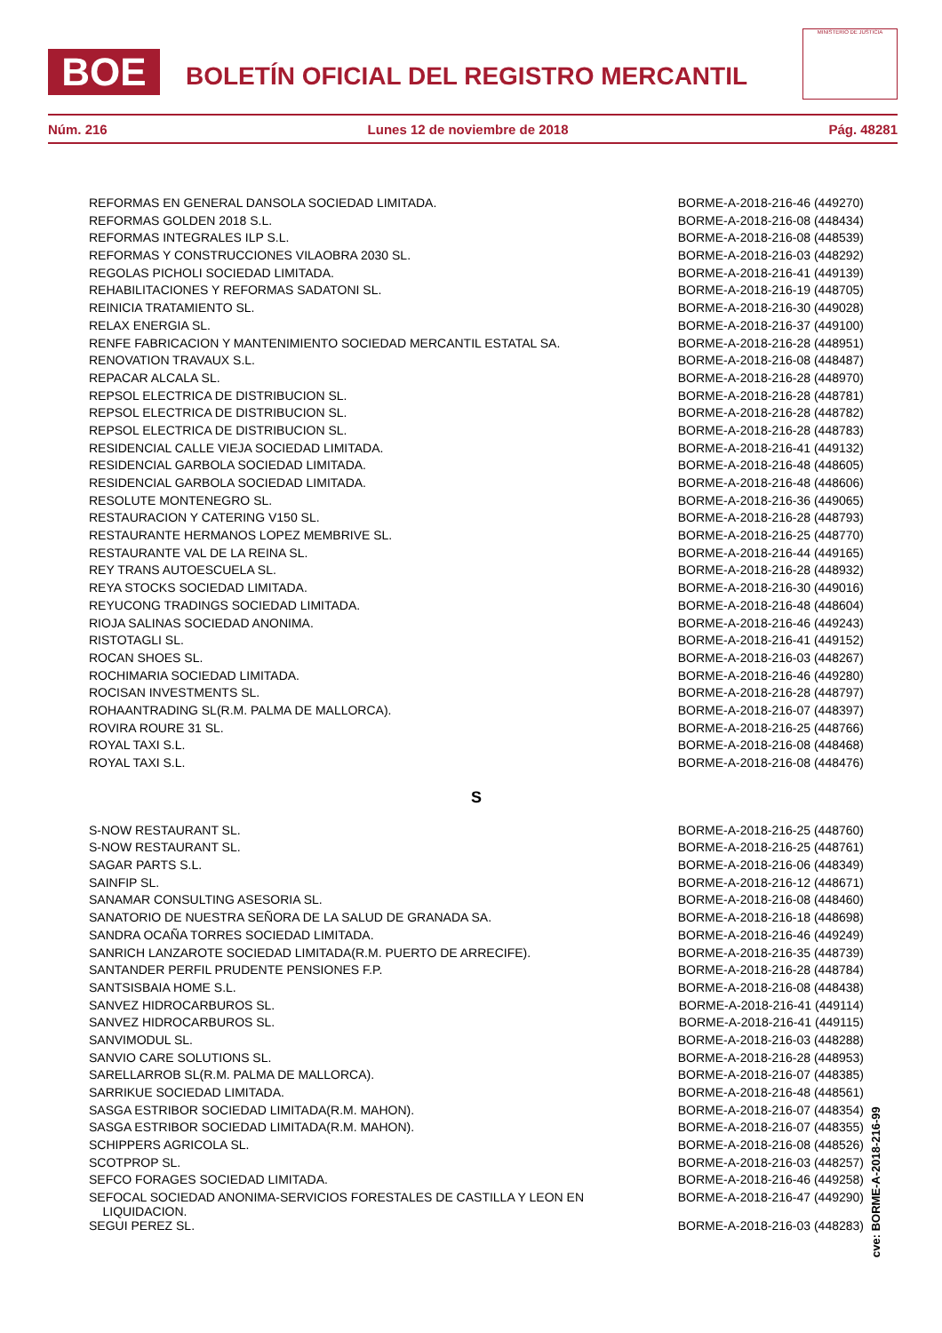BOE
BOLETÍN OFICIAL DEL REGISTRO MERCANTIL
MINISTERIO DE JUSTICIA
Núm. 216 Lunes 12 de noviembre de 2018 Pág. 48281
| REFORMAS EN GENERAL DANSOLA SOCIEDAD LIMITADA. | BORME-A-2018-216-46 (449270) |
| REFORMAS GOLDEN 2018 S.L. | BORME-A-2018-216-08 (448434) |
| REFORMAS INTEGRALES ILP S.L. | BORME-A-2018-216-08 (448539) |
| REFORMAS Y CONSTRUCCIONES VILAOBRA 2030 SL. | BORME-A-2018-216-03 (448292) |
| REGOLAS PICHOLI SOCIEDAD LIMITADA. | BORME-A-2018-216-41 (449139) |
| REHABILITACIONES Y REFORMAS SADATONI SL. | BORME-A-2018-216-19 (448705) |
| REINICIA TRATAMIENTO SL. | BORME-A-2018-216-30 (449028) |
| RELAX ENERGIA SL. | BORME-A-2018-216-37 (449100) |
| RENFE FABRICACION Y MANTENIMIENTO SOCIEDAD MERCANTIL ESTATAL SA. | BORME-A-2018-216-28 (448951) |
| RENOVATION TRAVAUX S.L. | BORME-A-2018-216-08 (448487) |
| REPACAR ALCALA SL. | BORME-A-2018-216-28 (448970) |
| REPSOL ELECTRICA DE DISTRIBUCION SL. | BORME-A-2018-216-28 (448781) |
| REPSOL ELECTRICA DE DISTRIBUCION SL. | BORME-A-2018-216-28 (448782) |
| REPSOL ELECTRICA DE DISTRIBUCION SL. | BORME-A-2018-216-28 (448783) |
| RESIDENCIAL CALLE VIEJA SOCIEDAD LIMITADA. | BORME-A-2018-216-41 (449132) |
| RESIDENCIAL GARBOLA SOCIEDAD LIMITADA. | BORME-A-2018-216-48 (448605) |
| RESIDENCIAL GARBOLA SOCIEDAD LIMITADA. | BORME-A-2018-216-48 (448606) |
| RESOLUTE MONTENEGRO SL. | BORME-A-2018-216-36 (449065) |
| RESTAURACION Y CATERING V150 SL. | BORME-A-2018-216-28 (448793) |
| RESTAURANTE HERMANOS LOPEZ MEMBRIVE SL. | BORME-A-2018-216-25 (448770) |
| RESTAURANTE VAL DE LA REINA SL. | BORME-A-2018-216-44 (449165) |
| REY TRANS AUTOESCUELA SL. | BORME-A-2018-216-28 (448932) |
| REYA STOCKS SOCIEDAD LIMITADA. | BORME-A-2018-216-30 (449016) |
| REYUCONG TRADINGS SOCIEDAD LIMITADA. | BORME-A-2018-216-48 (448604) |
| RIOJA SALINAS SOCIEDAD ANONIMA. | BORME-A-2018-216-46 (449243) |
| RISTOTAGLI SL. | BORME-A-2018-216-41 (449152) |
| ROCAN SHOES SL. | BORME-A-2018-216-03 (448267) |
| ROCHIMARIA SOCIEDAD LIMITADA. | BORME-A-2018-216-46 (449280) |
| ROCISAN INVESTMENTS SL. | BORME-A-2018-216-28 (448797) |
| ROHAANTRADING SL(R.M. PALMA DE MALLORCA). | BORME-A-2018-216-07 (448397) |
| ROVIRA ROURE 31 SL. | BORME-A-2018-216-25 (448766) |
| ROYAL TAXI S.L. | BORME-A-2018-216-08 (448468) |
| ROYAL TAXI S.L. | BORME-A-2018-216-08 (448476) |
| S | |
| S-NOW RESTAURANT SL. | BORME-A-2018-216-25 (448760) |
| S-NOW RESTAURANT SL. | BORME-A-2018-216-25 (448761) |
| SAGAR PARTS S.L. | BORME-A-2018-216-06 (448349) |
| SAINFIP SL. | BORME-A-2018-216-12 (448671) |
| SANAMAR CONSULTING ASESORIA SL. | BORME-A-2018-216-08 (448460) |
| SANATORIO DE NUESTRA SEÑORA DE LA SALUD DE GRANADA SA. | BORME-A-2018-216-18 (448698) |
| SANDRA OCAÑA TORRES SOCIEDAD LIMITADA. | BORME-A-2018-216-46 (449249) |
| SANRICH LANZAROTE SOCIEDAD LIMITADA(R.M. PUERTO DE ARRECIFE). | BORME-A-2018-216-35 (448739) |
| SANTANDER PERFIL PRUDENTE PENSIONES F.P. | BORME-A-2018-216-28 (448784) |
| SANTSISBAIA HOME S.L. | BORME-A-2018-216-08 (448438) |
| SANVEZ HIDROCARBUROS SL. | BORME-A-2018-216-41 (449114) |
| SANVEZ HIDROCARBUROS SL. | BORME-A-2018-216-41 (449115) |
| SANVIMODUL SL. | BORME-A-2018-216-03 (448288) |
| SANVIO CARE SOLUTIONS SL. | BORME-A-2018-216-28 (448953) |
| SARELLARROB SL(R.M. PALMA DE MALLORCA). | BORME-A-2018-216-07 (448385) |
| SARRIKUE SOCIEDAD LIMITADA. | BORME-A-2018-216-48 (448561) |
| SASGA ESTRIBOR SOCIEDAD LIMITADA(R.M. MAHON). | BORME-A-2018-216-07 (448354) |
| SASGA ESTRIBOR SOCIEDAD LIMITADA(R.M. MAHON). | BORME-A-2018-216-07 (448355) |
| SCHIPPERS AGRICOLA SL. | BORME-A-2018-216-08 (448526) |
| SCOTPROP SL. | BORME-A-2018-216-03 (448257) |
| SEFCO FORAGES SOCIEDAD LIMITADA. | BORME-A-2018-216-46 (449258) |
| SEFOCAL SOCIEDAD ANONIMA-SERVICIOS FORESTALES DE CASTILLA Y LEON EN LIQUIDACION. | BORME-A-2018-216-47 (449290) |
| SEGUI PEREZ SL. | BORME-A-2018-216-03 (448283) |
cve: BORME-A-2018-216-99